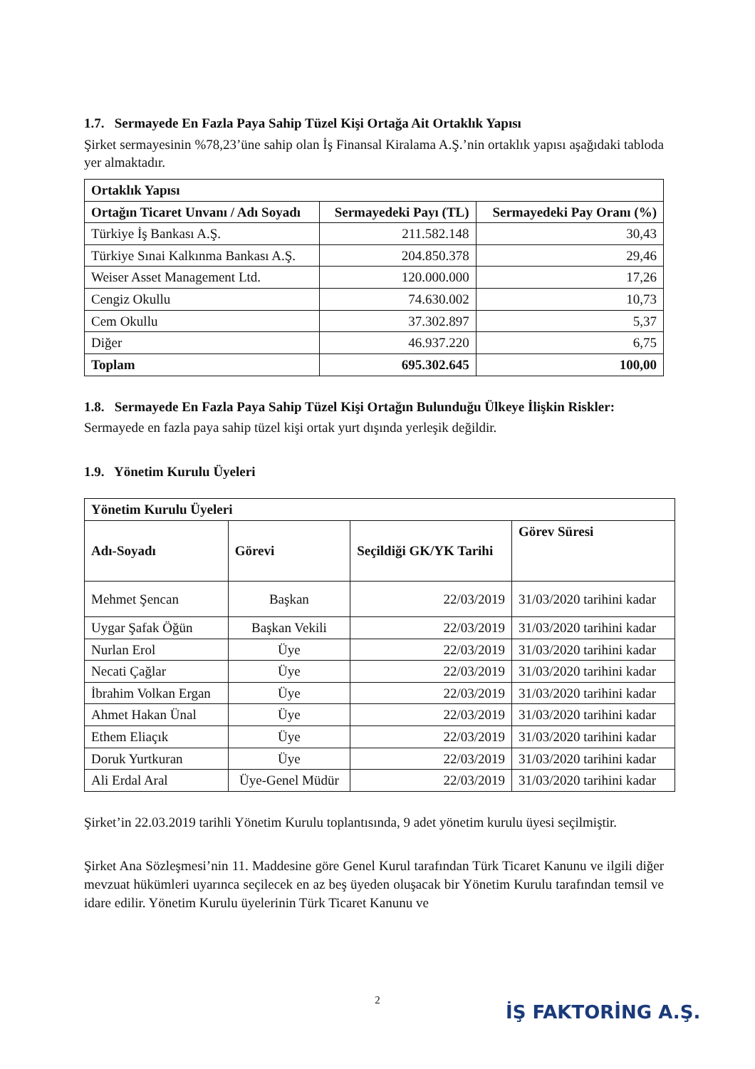1.7. Sermayede En Fazla Paya Sahip Tüzel Kişi Ortağa Ait Ortaklık Yapısı
Şirket sermayesinin %78,23’üne sahip olan İş Finansal Kiralama A.Ş.’nin ortaklık yapısı aşağıdaki tabloda yer almaktadır.
| Ortaklık Yapısı | | |
| --- | --- | --- |
| Ortağın Ticaret Unvanı / Adı Soyadı | Sermayedeki Payı (TL) | Sermayedeki Pay Oranı (%) |
| Türkiye İş Bankası A.Ş. | 211.582.148 | 30,43 |
| Türkiye Sınai Kalkınma Bankası A.Ş. | 204.850.378 | 29,46 |
| Weiser Asset Management Ltd. | 120.000.000 | 17,26 |
| Cengiz Okullu | 74.630.002 | 10,73 |
| Cem Okullu | 37.302.897 | 5,37 |
| Diğer | 46.937.220 | 6,75 |
| Toplam | 695.302.645 | 100,00 |
1.8. Sermayede En Fazla Paya Sahip Tüzel Kişi Ortağın Bulunduğu Ülkeye İlişkin Riskler:
Sermayede en fazla paya sahip tüzel kişi ortak yurt dışında yerleşik değildir.
1.9. Yönetim Kurulu Üyeleri
| Yönetim Kurulu Üyeleri | | | |
| --- | --- | --- | --- |
| Adı-Soyadı | Görevi | Seçildiği GK/YK Tarihi | Görev Süresi |
| Mehmet Şencan | Başkan | 22/03/2019 | 31/03/2020 tarihini kadar |
| Uygar Şafak Öğün | Başkan Vekili | 22/03/2019 | 31/03/2020 tarihini kadar |
| Nurlan Erol | Üye | 22/03/2019 | 31/03/2020 tarihini kadar |
| Necati Çağlar | Üye | 22/03/2019 | 31/03/2020 tarihini kadar |
| İbrahim Volkan Ergan | Üye | 22/03/2019 | 31/03/2020 tarihini kadar |
| Ahmet Hakan Ünal | Üye | 22/03/2019 | 31/03/2020 tarihini kadar |
| Ethem Eliaçık | Üye | 22/03/2019 | 31/03/2020 tarihini kadar |
| Doruk Yurtkuran | Üye | 22/03/2019 | 31/03/2020 tarihini kadar |
| Ali Erdal Aral | Üye-Genel Müdür | 22/03/2019 | 31/03/2020 tarihini kadar |
Şirket’in 22.03.2019 tarihli Yönetim Kurulu toplantısında, 9 adet yönetim kurulu üyesi seçilmiştir.
Şirket Ana Sözleşmesi’nin 11. Maddesine göre Genel Kurul tarafından Türk Ticaret Kanunu ve ilgili diğer mevzuat hükümleri uyarınca seçilecek en az beş üyeden oluşacak bir Yönetim Kurulu tarafından temsil ve idare edilir. Yönetim Kurulu üyelerinin Türk Ticaret Kanunu ve
2
İŞ FAKTORİNG A.Ş.